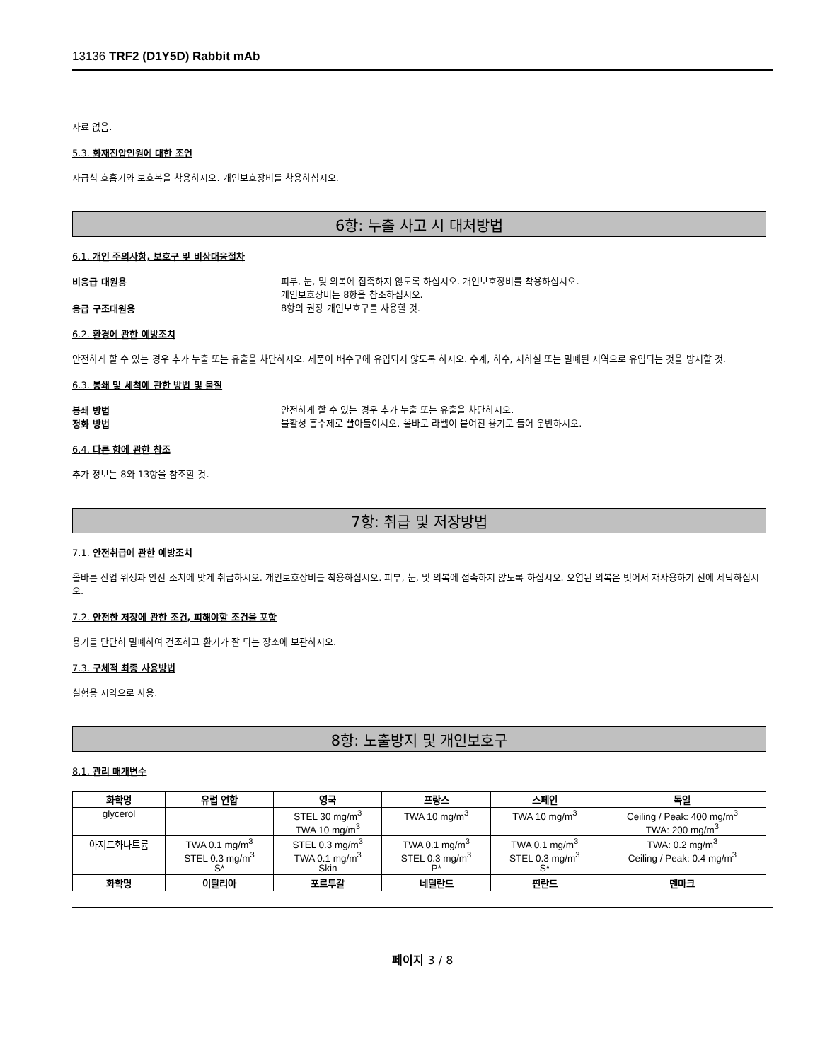13136 TRF2 (D1Y5D) Rabbit mAb
자료 없음.
5.3. 화재진압인원에 대한 조언
자급식 호흡기와 보호복을 착용하시오. 개인보호장비를 착용하십시오.
6항: 누출 사고 시 대처방법
6.1. 개인 주의사항, 보호구 및 비상대응절차
비응급 대원용
피부, 눈, 및 의복에 접촉하지 않도록 하십시오. 개인보호장비를 착용하십시오.
개인보호장비는 8항을 참조하십시오.
응급 구조대원용
8항의 권장 개인보호구를 사용할 것.
6.2. 환경에 관한 예방조치
안전하게 할 수 있는 경우 추가 누출 또는 유출을 차단하시오. 제품이 배수구에 유입되지 않도록 하시오. 수계, 하수, 지하실 또는 밀폐된 지역으로 유입되는 것을 방지할 것.
6.3. 봉쇄 및 세척에 관한 방법 및 물질
봉쇄 방법
안전하게 할 수 있는 경우 추가 누출 또는 유출을 차단하시오.
정화 방법
불활성 흡수제로 빨아들이시오. 올바로 라벨이 붙여진 용기로 들어 운반하시오.
6.4. 다른 항에 관한 참조
추가 정보는 8와 13항을 참조할 것.
7항: 취급 및 저장방법
7.1. 안전취급에 관한 예방조치
올바른 산업 위생과 안전 조치에 맞게 취급하시오. 개인보호장비를 착용하십시오. 피부, 눈, 및 의복에 접촉하지 않도록 하십시오. 오염된 의복은 벗어서 재사용하기 전에 세탁하십시오.
7.2. 안전한 저장에 관한 조건, 피해야할 조건을 포함
용기를 단단히 밀폐하여 건조하고 환기가 잘 되는 장소에 보관하시오.
7.3. 구체적 최종 사용방법
실험용 시약으로 사용.
8항: 노출방지 및 개인보호구
8.1. 관리 매개변수
| 화학명 | 유럽 연합 | 영국 | 프랑스 | 스페인 | 독일 |
| --- | --- | --- | --- | --- | --- |
| glycerol | | STEL 30 mg/m<sup>3</sup> TWA 10 mg/m<sup>3</sup> | TWA 10 mg/m<sup>3</sup> | TWA 10 mg/m<sup>3</sup> | Ceiling / Peak: 400 mg/m<sup>3</sup> TWA: 200 mg/m<sup>3</sup> |
| 아지드화나트륨 | TWA 0.1 mg/m<sup>3</sup> STEL 0.3 mg/m<sup>3</sup> S* | STEL 0.3 mg/m<sup>3</sup> TWA 0.1 mg/m<sup>3</sup> Skin | TWA 0.1 mg/m<sup>3</sup> STEL 0.3 mg/m<sup>3</sup> P* | TWA 0.1 mg/m<sup>3</sup> STEL 0.3 mg/m<sup>3</sup> S* | TWA: 0.2 mg/m<sup>3</sup> Ceiling / Peak: 0.4 mg/m<sup>3</sup> |
| 화학명 | 이탈리아 | 포르투갈 | 네덜란드 | 핀란드 | 덴마크 |
페이지 3 / 8